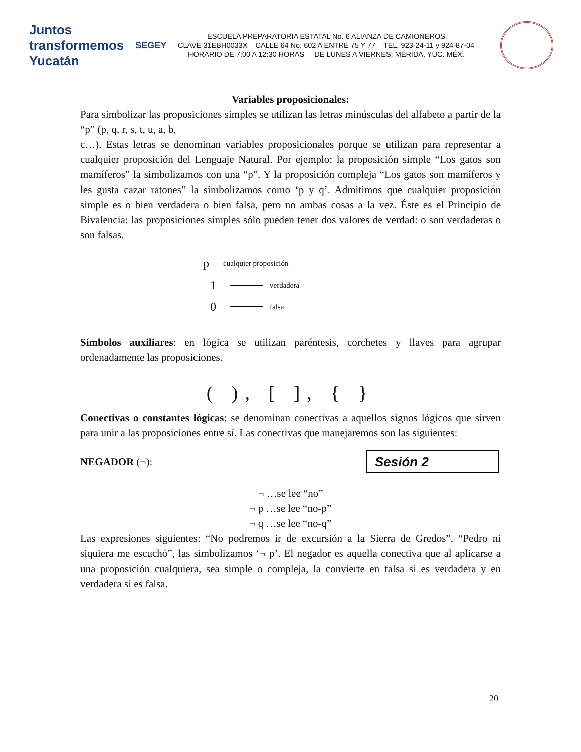Juntos transformemos
Yucatán SEGEY
ESCUELA PREPARATORIA ESTATAL No. 6 ALIANZA DE CAMIONEROS
CLAVE 31EBH0033X CALLE 64 No. 602 A ENTRE 75 Y 77 TEL. 923-24-11 y 924-87-04
HORARIO DE 7:00 A 12:30 HORAS DE LUNES A VIERNES; MÉRIDA, YUC. MÉX.
Variables proposicionales:
Para simbolizar las proposiciones simples se utilizan las letras minúsculas del alfabeto a partir de la “p” (p, q, r, s, t, u, a, b,
c…). Estas letras se denominan variables proposicionales porque se utilizan para representar a cualquier proposición del Lenguaje Natural. Por ejemplo: la proposición simple “Los gatos son mamíferos” la simbolizamos con una “p”. Y la proposición compleja “Los gatos son mamíferos y les gusta cazar ratones” la simbolizamos como ‘p y q’. Admitimos que cualquier proposición simple es o bien verdadera o bien falsa, pero no ambas cosas a la vez. Éste es el Principio de Bivalencia: las proposiciones simples sólo pueden tener dos valores de verdad: o son verdaderas o son falsas.
p cualquier proposición
1 verdadera
0 falsa
Símbolos auxiliares: en lógica se utilizan paréntesis, corchetes y llaves para agrupar ordenadamente las proposiciones.
( ), [ ], { }
Conectivas o constantes lógicas: se denominan conectivas a aquellos signos lógicos que sirven para unir a las proposiciones entre sí. Las conectivas que manejaremos son las siguientes:
NEGADOR (¬): Sesión 2
¬ …se lee “no”
¬ p …se lee “no-p”
¬ q …se lee “no-q”
Las expresiones siguientes: “No podremos ir de excursión a la Sierra de Gredos”, “Pedro ni siquiera me escuchó”, las simbolizamos ‘¬ p’. El negador es aquella conectiva que al aplicarse a una proposición cualquiera, sea simple o compleja, la convierte en falsa si es verdadera y en verdadera si es falsa.
20